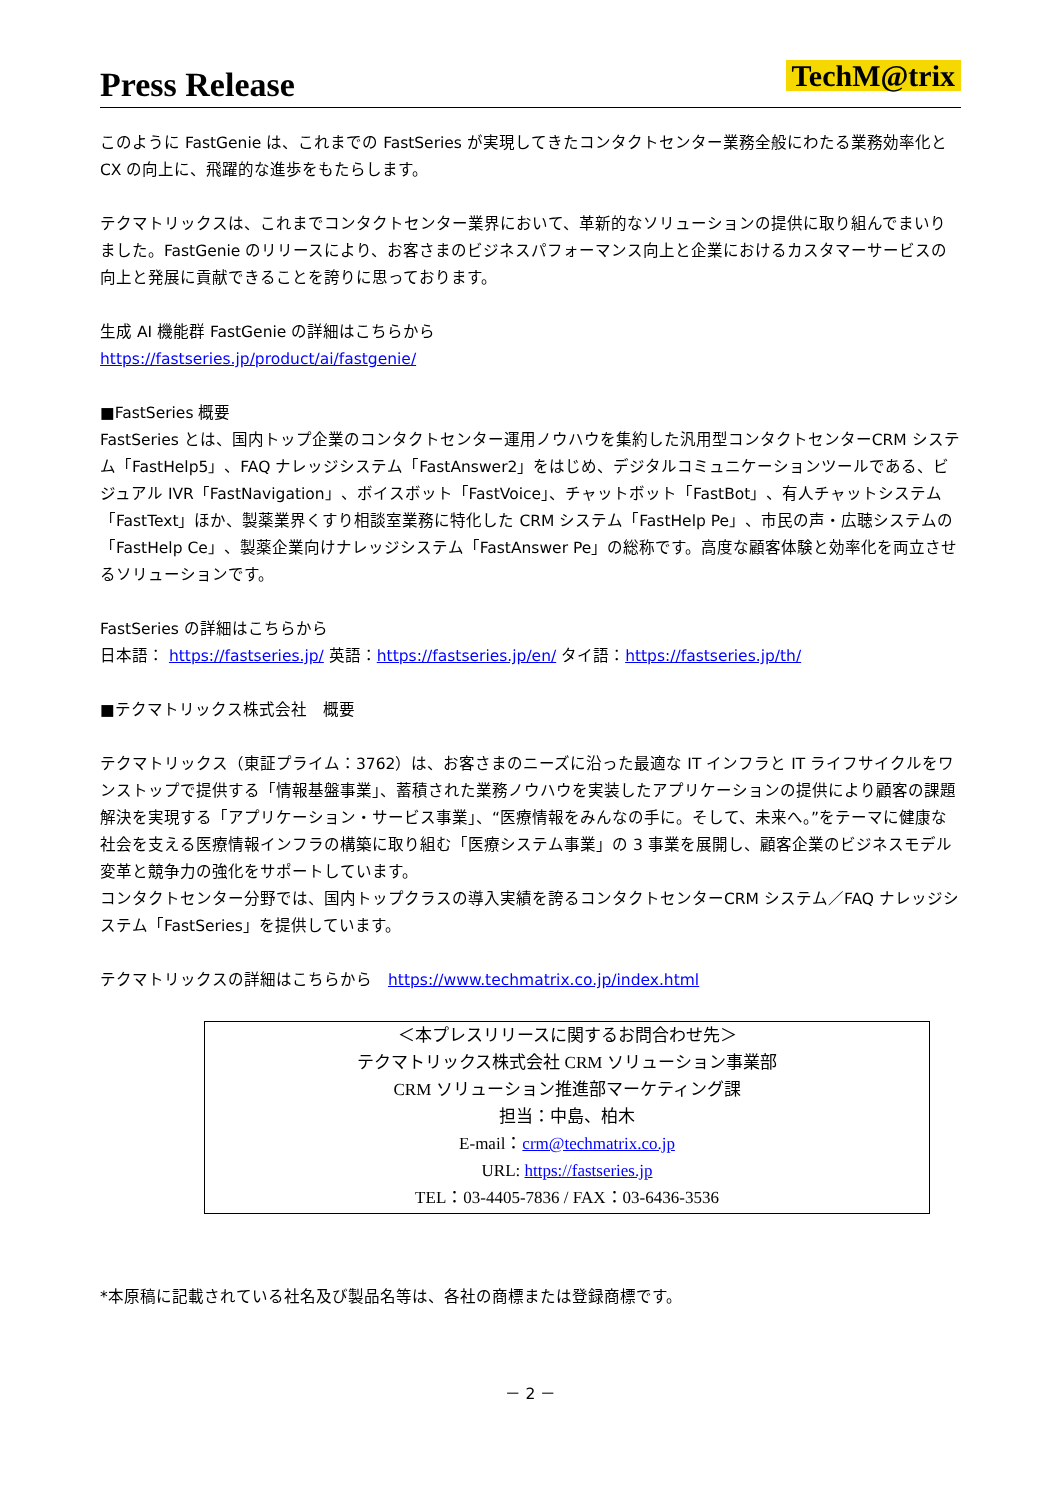Press Release
TechM@trix
このように FastGenie は、これまでの FastSeries が実現してきたコンタクトセンター業務全般にわたる業務効率化と CX の向上に、飛躍的な進歩をもたらします。
テクマトリックスは、これまでコンタクトセンター業界において、革新的なソリューションの提供に取り組んでまいりました。FastGenie のリリースにより、お客さまのビジネスパフォーマンス向上と企業におけるカスタマーサービスの向上と発展に貢献できることを誇りに思っております。
生成 AI 機能群 FastGenie の詳細はこちらから
https://fastseries.jp/product/ai/fastgenie/
■FastSeries 概要
FastSeries とは、国内トップ企業のコンタクトセンター運用ノウハウを集約した汎用型コンタクトセンターCRM システム「FastHelp5」、FAQ ナレッジシステム「FastAnswer2」をはじめ、デジタルコミュニケーションツールである、ビジュアル IVR「FastNavigation」、ボイスボット「FastVoice」、チャットボット「FastBot」、有人チャットシステム「FastText」ほか、製薬業界くすり相談室業務に特化した CRM システム「FastHelp Pe」、市民の声・広聴システムの「FastHelp Ce」、製薬企業向けナレッジシステム「FastAnswer Pe」の総称です。高度な顧客体験と効率化を両立させるソリューションです。
FastSeries の詳細はこちらから
日本語： https://fastseries.jp/ 英語：https://fastseries.jp/en/ タイ語：https://fastseries.jp/th/
■テクマトリックス株式会社　概要
テクマトリックス（東証プライム：3762）は、お客さまのニーズに沿った最適な IT インフラと IT ライフサイクルをワンストップで提供する「情報基盤事業」、蓄積された業務ノウハウを実装したアプリケーションの提供により顧客の課題解決を実現する「アプリケーション・サービス事業」、“医療情報をみんなの手に。そして、未来へ。”をテーマに健康な社会を支える医療情報インフラの構築に取り組む「医療システム事業」の 3 事業を展開し、顧客企業のビジネスモデル変革と競争力の強化をサポートしています。
コンタクトセンター分野では、国内トップクラスの導入実績を誇るコンタクトセンターCRM システム／FAQ ナレッジシステム「FastSeries」を提供しています。
テクマトリックスの詳細はこちらから　https://www.techmatrix.co.jp/index.html
＜本プレスリリースに関するお問合わせ先＞
テクマトリックス株式会社 CRM ソリューション事業部
CRM ソリューション推進部マーケティング課
担当：中島、柏木
E-mail：crm@techmatrix.co.jp
URL: https://fastseries.jp
TEL：03-4405-7836 / FAX：03-6436-3536
*本原稿に記載されている社名及び製品名等は、各社の商標または登録商標です。
－ 2 －